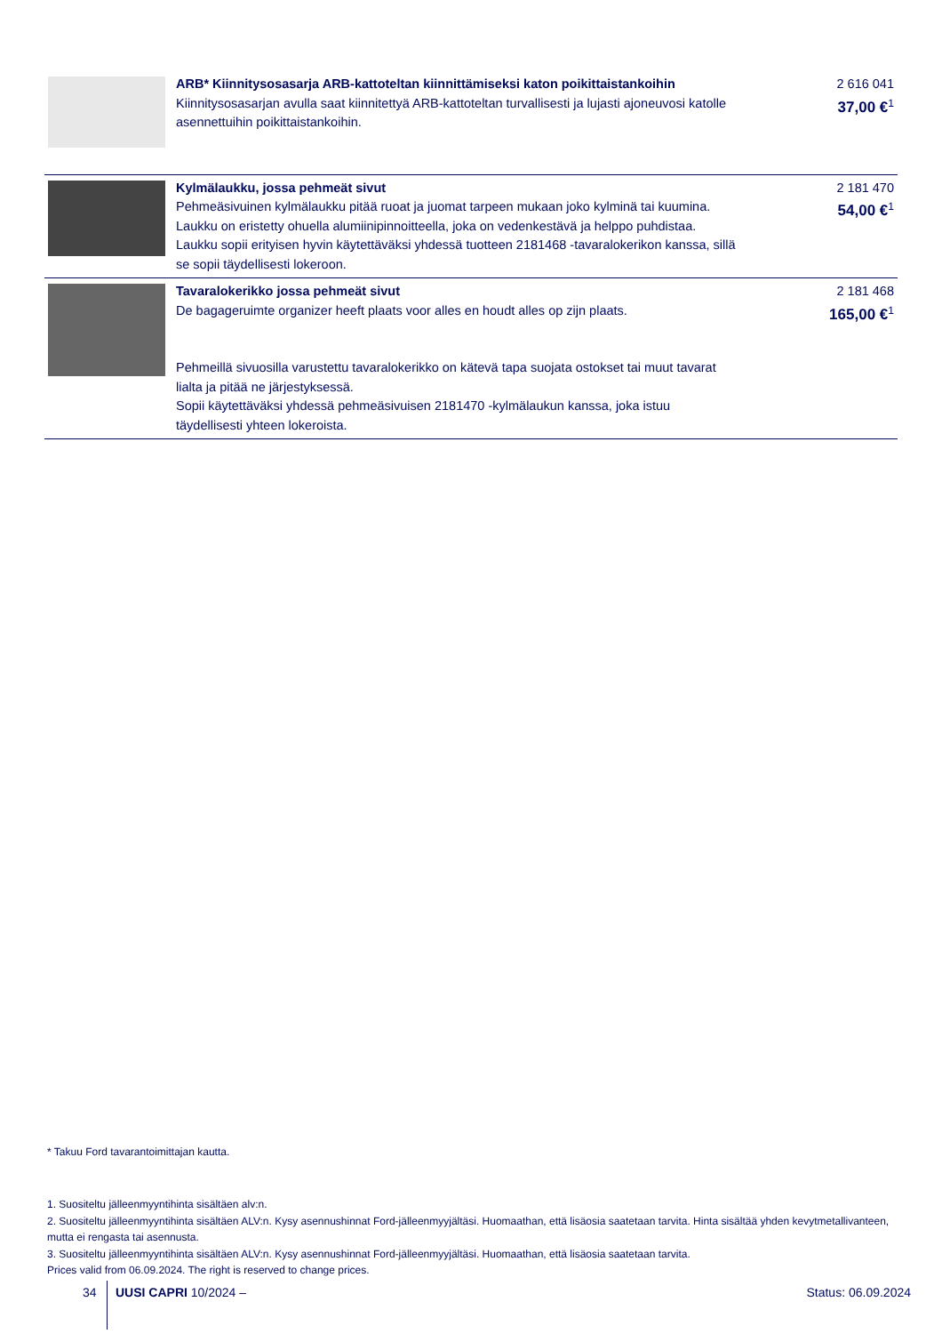| | ARB* Kiinnitysosasarja ARB-kattoteltan kiinnittämiseksi katon poikittaistankoihin Kiinnitysosasarjan avulla saat kiinnitettyä ARB-kattoteltan turvallisesti ja lujasti ajoneuvosi katolle asennettuihin poikittaistankoihin. | 2 616 041 37,00 €<sup>1</sup> |
| | Kylmälaukku, jossa pehmeät sivut Pehmeäsivuinen kylmälaukku pitää ruoat ja juomat tarpeen mukaan joko kylminä tai kuumina. Laukku on eristetty ohuella alumiinipinnoitteella, joka on vedenkestävä ja helppo puhdistaa. Laukku sopii erityisen hyvin käytettäväksi yhdessä tuotteen 2181468 -tavaralokerikon kanssa, sillä se sopii täydellisesti lokeroon. | 2 181 470 54,00 €<sup>1</sup> |
| | Tavaralokerikko jossa pehmeät sivut De bagageruimte organizer heeft plaats voor alles en houdt alles op zijn plaats. Pehmeillä sivuosilla varustettu tavaralokerikko on kätevä tapa suojata ostokset tai muut tavarat lialta ja pitää ne järjestyksessä. Sopii käytettäväksi yhdessä pehmeäsivuisen 2181470 -kylmälaukun kanssa, joka istuu täydellisesti yhteen lokeroista. | 2 181 468 165,00 €<sup>1</sup> |
* Takuu Ford tavarantoimittajan kautta.
1. Suositeltu jälleenmyyntihinta sisältäen alv:n.
2. Suositeltu jälleenmyyntihinta sisältäen ALV:n. Kysy asennushinnat Ford-jälleenmyyjältäsi. Huomaathan, että lisäosia saatetaan tarvita. Hinta sisältää yhden kevytmetallivanteen, mutta ei rengasta tai asennusta.
3. Suositeltu jälleenmyyntihinta sisältäen ALV:n. Kysy asennushinnat Ford-jälleenmyyjältäsi. Huomaathan, että lisäosia saatetaan tarvita.
Prices valid from 06.09.2024. The right is reserved to change prices.
34 UUSI CAPRI 10/2024 – Status: 06.09.2024